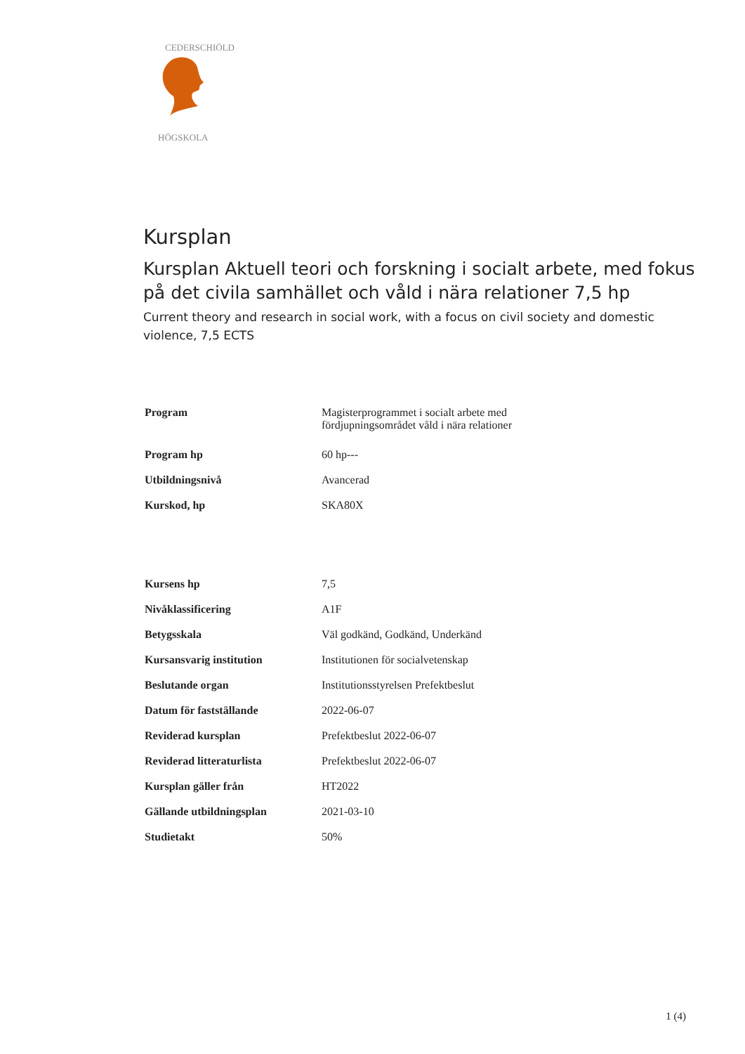CEDERSCHIÖLD
HÖGSKOLA
Kursplan
Kursplan Aktuell teori och forskning i socialt arbete, med fokus på det civila samhället och våld i nära relationer 7,5 hp
Current theory and research in social work, with a focus on civil society and domestic violence, 7,5 ECTS
| Program | Magisterprogrammet i socialt arbete med fördjupningsområdet våld i nära relationer |
| Program hp | 60 hp--- |
| Utbildningsnivå | Avancerad |
| Kurskod, hp | SKA80X |
| Kursens hp | 7,5 |
| Nivåklassificering | A1F |
| Betygsskala | Väl godkänd, Godkänd, Underkänd |
| Kursansvarig institution | Institutionen för socialvetenskap |
| Beslutande organ | Institutionsstyrelsen Prefektbeslut |
| Datum för fastställande | 2022-06-07 |
| Reviderad kursplan | Prefektbeslut 2022-06-07 |
| Reviderad litteraturlista | Prefektbeslut 2022-06-07 |
| Kursplan gäller från | HT2022 |
| Gällande utbildningsplan | 2021-03-10 |
| Studietakt | 50% |
1 (4)